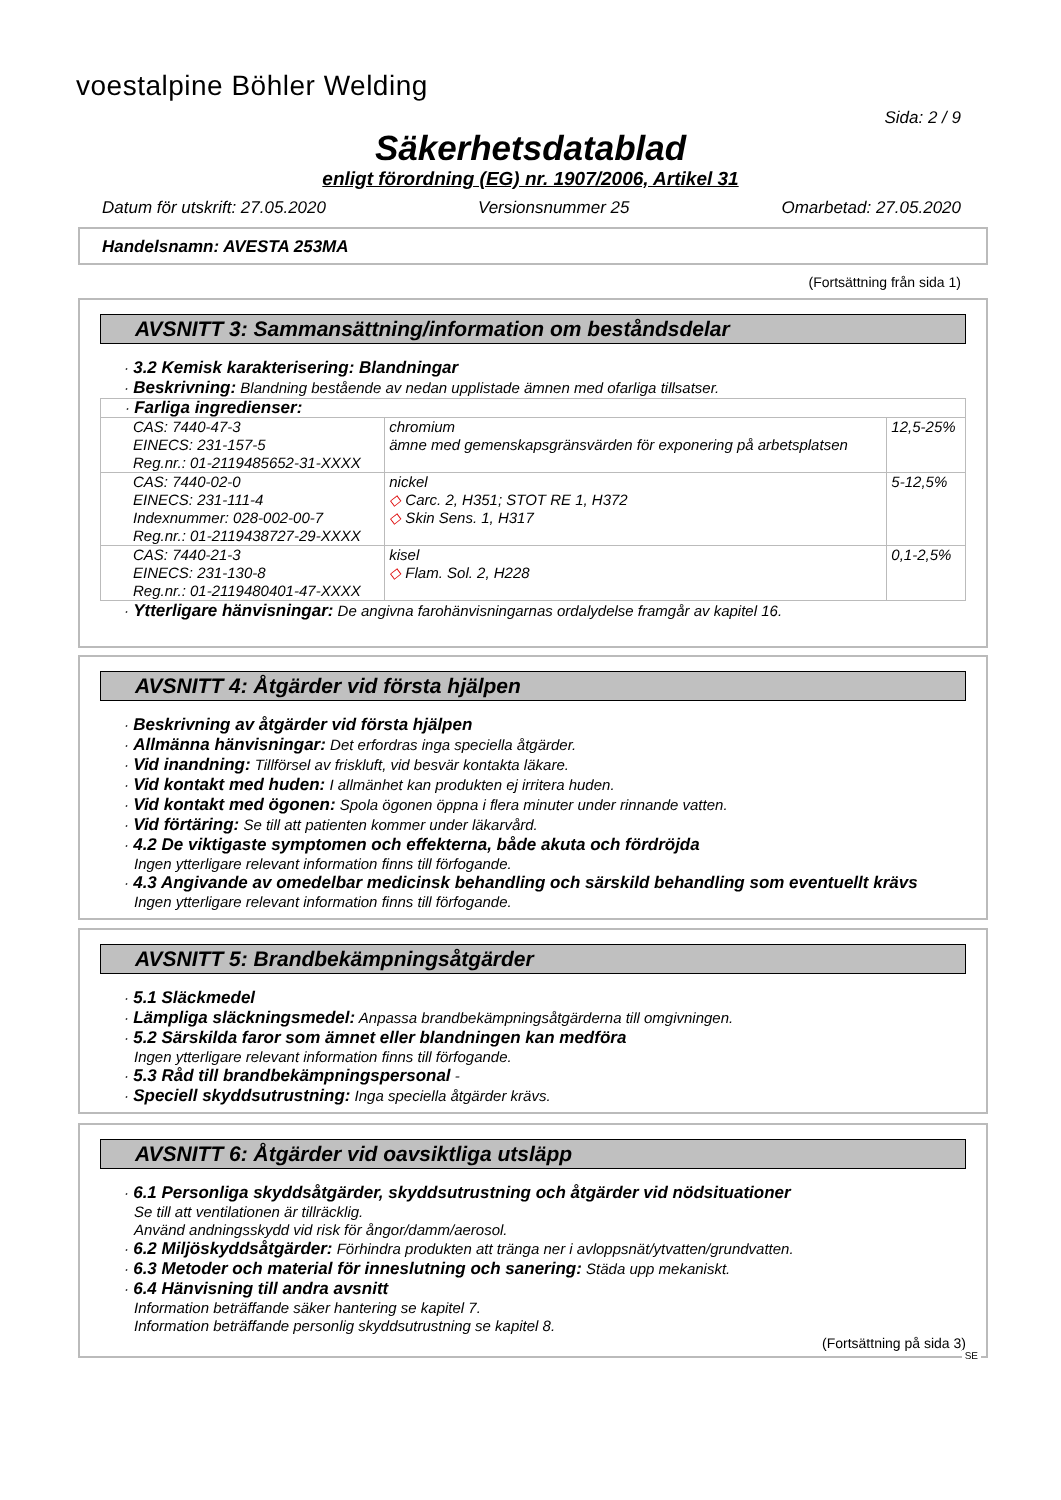voestalpine Böhler Welding
Sida: 2 / 9
Säkerhetsdatablad
enligt förordning (EG) nr. 1907/2006, Artikel 31
Datum för utskrift: 27.05.2020 Versionsnummer 25 Omarbetad: 27.05.2020
Handelsnamn: AVESTA 253MA
(Fortsättning från sida 1)
AVSNITT 3: Sammansättning/information om beståndsdelar
· 3.2 Kemisk karakterisering: Blandningar
· Beskrivning: Blandning bestående av nedan upplistade ämnen med ofarliga tillsatser.
| · Farliga ingredienser: | | |
| CAS: 7440-47-3 EINECS: 231-157-5 Reg.nr.: 01-2119485652-31-XXXX | chromium ämne med gemenskapsgränsvärden för exponering på arbetsplatsen | 12,5-25% |
| CAS: 7440-02-0 EINECS: 231-111-4 Indexnummer: 028-002-00-7 Reg.nr.: 01-2119438727-29-XXXX | nickel ◇ Carc. 2, H351; STOT RE 1, H372 ◇ Skin Sens. 1, H317 | 5-12,5% |
| CAS: 7440-21-3 EINECS: 231-130-8 Reg.nr.: 01-2119480401-47-XXXX | kisel ◇ Flam. Sol. 2, H228 | 0,1-2,5% |
· Ytterligare hänvisningar: De angivna farohänvisningarnas ordalydelse framgår av kapitel 16.
AVSNITT 4: Åtgärder vid första hjälpen
· Beskrivning av åtgärder vid första hjälpen
· Allmänna hänvisningar: Det erfordras inga speciella åtgärder.
· Vid inandning: Tillförsel av friskluft, vid besvär kontakta läkare.
· Vid kontakt med huden: I allmänhet kan produkten ej irritera huden.
· Vid kontakt med ögonen: Spola ögonen öppna i flera minuter under rinnande vatten.
· Vid förtäring: Se till att patienten kommer under läkarvård.
· 4.2 De viktigaste symptomen och effekterna, både akuta och fördröjda
Ingen ytterligare relevant information finns till förfogande.
· 4.3 Angivande av omedelbar medicinsk behandling och särskild behandling som eventuellt krävs
Ingen ytterligare relevant information finns till förfogande.
AVSNITT 5: Brandbekämpningsåtgärder
· 5.1 Släckmedel
· Lämpliga släckningsmedel: Anpassa brandbekämpningsåtgärderna till omgivningen.
· 5.2 Särskilda faror som ämnet eller blandningen kan medföra
Ingen ytterligare relevant information finns till förfogande.
· 5.3 Råd till brandbekämpningspersonal -
· Speciell skyddsutrustning: Inga speciella åtgärder krävs.
AVSNITT 6: Åtgärder vid oavsiktliga utsläpp
· 6.1 Personliga skyddsåtgärder, skyddsutrustning och åtgärder vid nödsituationer
Se till att ventilationen är tillräcklig.
Använd andningsskydd vid risk för ångor/damm/aerosol.
· 6.2 Miljöskyddsåtgärder: Förhindra produkten att tränga ner i avloppsnät/ytvatten/grundvatten.
· 6.3 Metoder och material för inneslutning och sanering: Städa upp mekaniskt.
· 6.4 Hänvisning till andra avsnitt
Information beträffande säker hantering se kapitel 7.
Information beträffande personlig skyddsutrustning se kapitel 8.
(Fortsättning på sida 3)
SE